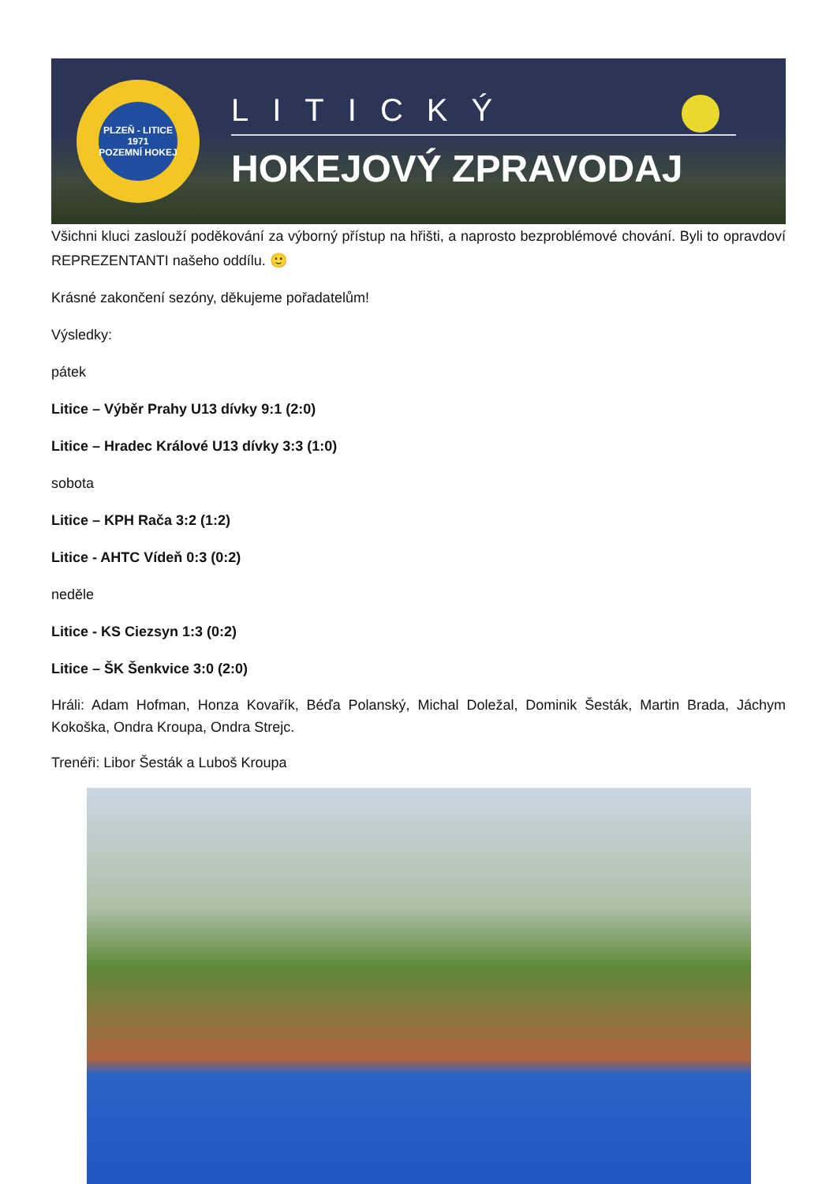PLZEŇ - LITICE
1971
POZEMNÍ HOKEJ
LITICKÝ
HOKEJOVÝ ZPRAVODAJ
Všichni kluci zaslouží poděkování za výborný přístup na hřišti, a naprosto bezproblémové chování. Byli to opravdoví REPREZENTANTI našeho oddílu. 🙂
Krásné zakončení sezóny, děkujeme pořadatelům!
Výsledky:
pátek
Litice – Výběr Prahy U13 dívky 9:1 (2:0)
Litice – Hradec Králové U13 dívky 3:3 (1:0)
sobota
Litice – KPH Rača 3:2 (1:2)
Litice - AHTC Vídeň 0:3 (0:2)
neděle
Litice - KS Ciezsyn 1:3 (0:2)
Litice – ŠK Šenkvice 3:0 (2:0)
Hráli: Adam Hofman, Honza Kovařík, Béďa Polanský, Michal Doležal, Dominik Šesták, Martin Brada, Jáchym Kokoška, Ondra Kroupa, Ondra Strejc.
Trenéři: Libor Šesták a Luboš Kroupa